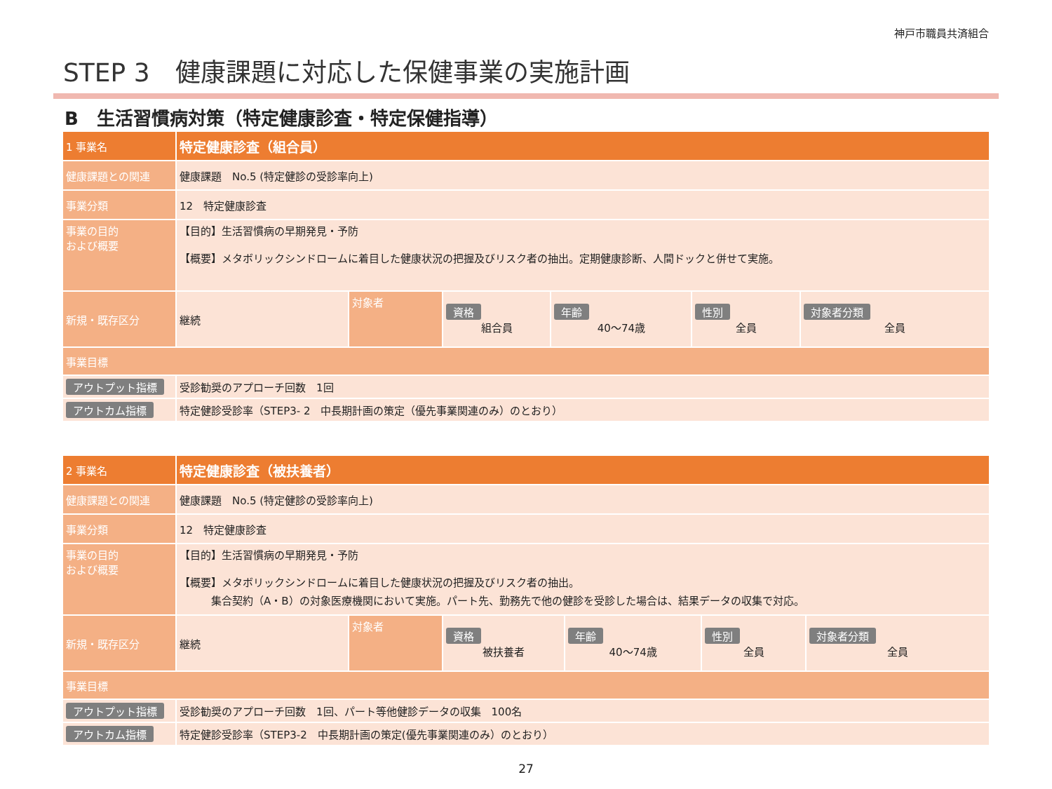神戸市職員共済組合
STEP 3　健康課題に対応した保健事業の実施計画
B　生活習慣病対策（特定健康診査・特定保健指導）
| 1 事業名 | 特定健康診査（組合員） | | | | | |
| 健康課題との関連 | 健康課題 No.5 (特定健診の受診率向上) | | | | | |
| 事業分類 | 12 特定健康診査 | | | | | |
| 事業の目的 および概要 | 【目的】生活習慣病の早期発見・予防 【概要】メタボリックシンドロームに着目した健康状況の把握及びリスク者の抽出。定期健康診断、人間ドックと併せて実施。 | | | | | |
| 新規・既存区分 | 継続 | 対象者 | 資格 組合員 | 年齢 40～74歳 | 性別 全員 | 対象者分類 全員 |
| 事業目標 | | | | | | |
| アウトプット指標 | 受診勧奨のアプローチ回数 1回 | | | | | |
| アウトカム指標 | 特定健診受診率（STEP3- 2 中長期計画の策定（優先事業関連のみ）のとおり） | | | | | |
| 2 事業名 | 特定健康診査（被扶養者） | | | | | |
| 健康課題との関連 | 健康課題 No.5 (特定健診の受診率向上) | | | | | |
| 事業分類 | 12 特定健康診査 | | | | | |
| 事業の目的 および概要 | 【目的】生活習慣病の早期発見・予防 【概要】メタボリックシンドロームに着目した健康状況の把握及びリスク者の抽出。 集合契約（A・B）の対象医療機関において実施。パート先、勤務先で他の健診を受診した場合は、結果データの収集で対応。 | | | | | |
| 新規・既存区分 | 継続 | 対象者 | 資格 被扶養者 | 年齢 40～74歳 | 性別 全員 | 対象者分類 全員 |
| 事業目標 | | | | | | |
| アウトプット指標 | 受診勧奨のアプローチ回数 1回、パート等他健診データの収集 100名 | | | | | |
| アウトカム指標 | 特定健診受診率（STEP3-2 中長期計画の策定(優先事業関連のみ）のとおり） | | | | | |
27